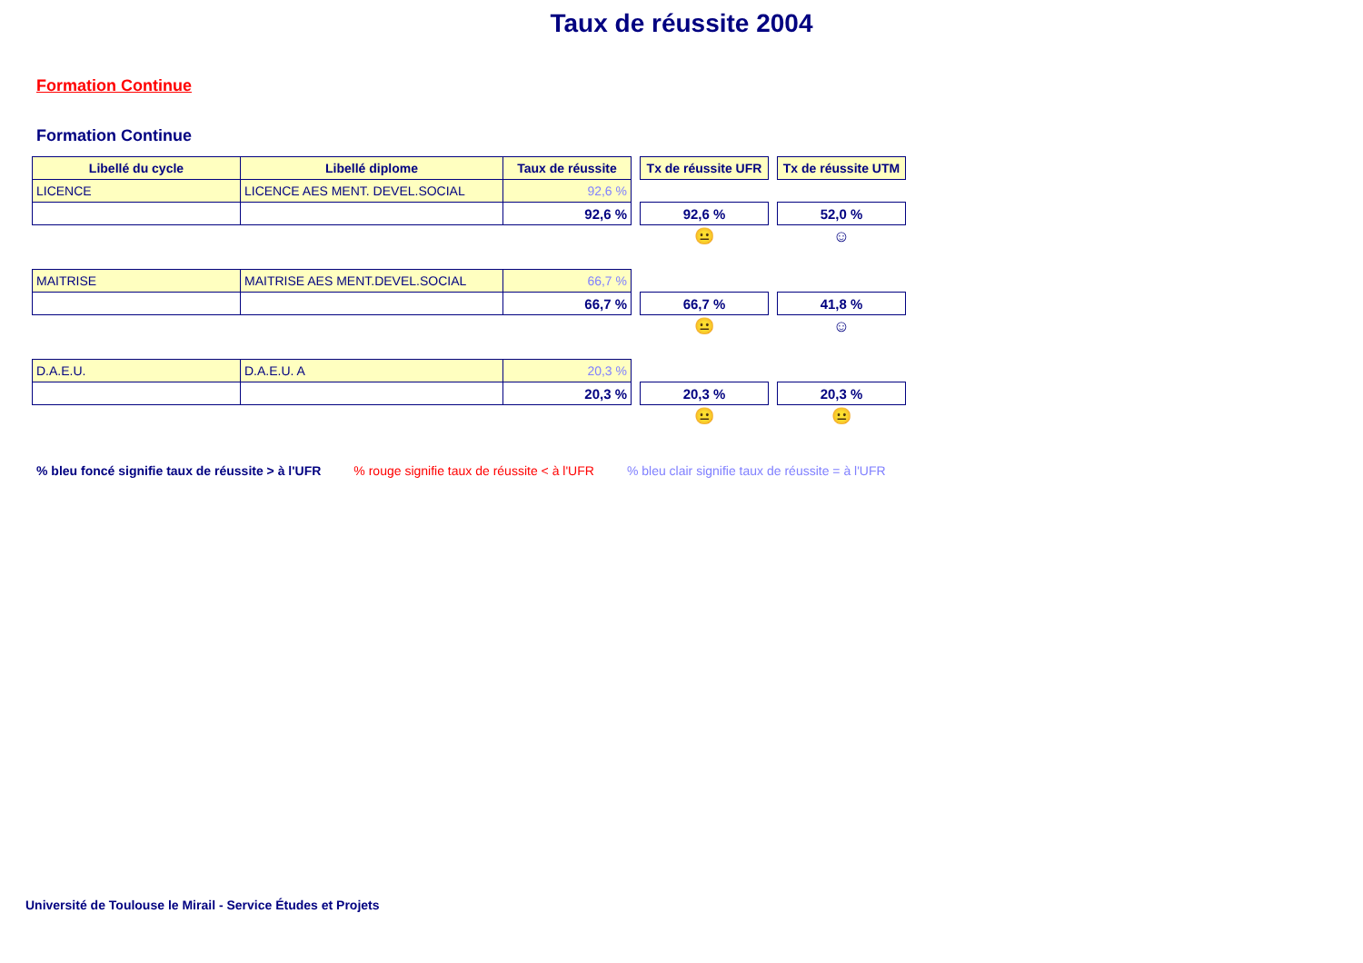Taux de réussite 2004
Formation Continue
Formation Continue
| Libellé du cycle | Libellé diplome | Taux de réussite | | Tx de réussite UFR | | Tx de réussite UTM |
| LICENCE | LICENCE AES MENT. DEVEL.SOCIAL | 92,6 % | | | | |
| | | 92,6 % | | 92,6 % | | 52,0 % |
| | | | | 😐 | | ☺ |
| MAITRISE | MAITRISE AES MENT.DEVEL.SOCIAL | 66,7 % | | | | |
| | | 66,7 % | | 66,7 % | | 41,8 % |
| | | | | 😐 | | ☺ |
| D.A.E.U. | D.A.E.U. A | 20,3 % | | | | |
| | | 20,3 % | | 20,3 % | | 20,3 % |
| | | | | 😐 | | 😐 |
% bleu foncé signifie taux de réussite > à l'UFR % rouge signifie taux de réussite < à l'UFR % bleu clair signifie taux de réussite = à l'UFR
Université de Toulouse le Mirail - Service Études et Projets